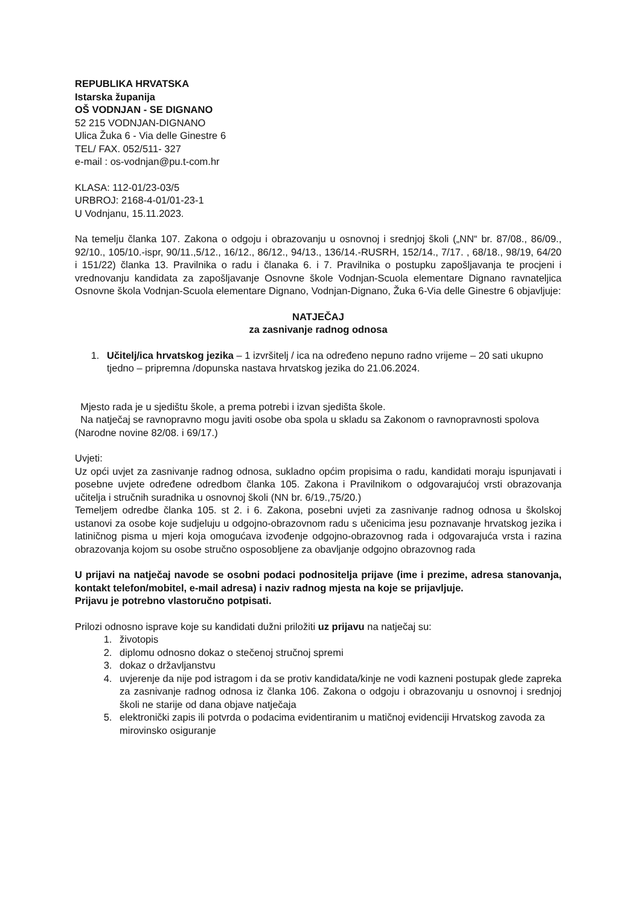REPUBLIKA HRVATSKA
Istarska županija
OŠ VODNJAN - SE DIGNANO
52 215 VODNJAN-DIGNANO
Ulica Žuka 6 - Via delle Ginestre 6
TEL/ FAX. 052/511- 327
e-mail : os-vodnjan@pu.t-com.hr
KLASA: 112-01/23-03/5
URBROJ: 2168-4-01/01-23-1
U Vodnjanu, 15.11.2023.
Na temelju članka 107. Zakona o odgoju i obrazovanju u osnovnoj i srednjoj školi („NN“ br. 87/08., 86/09., 92/10., 105/10.-ispr, 90/11.,5/12., 16/12., 86/12., 94/13., 136/14.-RUSRH, 152/14., 7/17. , 68/18., 98/19, 64/20 i 151/22) članka 13. Pravilnika o radu i članaka 6. i 7. Pravilnika o postupku zapošljavanja te procjeni i vrednovanju kandidata za zapošljavanje Osnovne škole Vodnjan-Scuola elementare Dignano ravnateljica Osnovne škola Vodnjan-Scuola elementare Dignano, Vodnjan-Dignano, Žuka 6-Via delle Ginestre 6 objavljuje:
NATJEČAJ
za zasnivanje radnog odnosa
1. Učitelj/ica hrvatskog jezika – 1 izvršitelj / ica na određeno nepuno radno vrijeme – 20 sati ukupno tjedno – pripremna /dopunska nastava hrvatskog jezika do 21.06.2024.
Mjesto rada je u sjedištu škole, a prema potrebi i izvan sjedišta škole.
Na natječaj se ravnopravno mogu javiti osobe oba spola u skladu sa Zakonom o ravnopravnosti spolova (Narodne novine 82/08. i 69/17.)
Uvjeti:
Uz opći uvjet za zasnivanje radnog odnosa, sukladno općim propisima o radu, kandidati moraju ispunjavati i posebne uvjete određene odredbom članka 105. Zakona i Pravilnikom o odgovarajućoj vrsti obrazovanja učitelja i stručnih suradnika u osnovnoj školi (NN br. 6/19.,75/20.)
Temeljem odredbe članka 105. st 2. i 6. Zakona, posebni uvjeti za zasnivanje radnog odnosa u školskoj ustanovi za osobe koje sudjeluju u odgojno-obrazovnom radu s učenicima jesu poznavanje hrvatskog jezika i latiničnog pisma u mjeri koja omogućava izvođenje odgojno-obrazovnog rada i odgovarajuća vrsta i razina obrazovanja kojom su osobe stručno osposobljene za obavljanje odgojno obrazovnog rada
U prijavi na natječaj navode se osobni podaci podnositelja prijave (ime i prezime, adresa stanovanja, kontakt telefon/mobitel, e-mail adresa) i naziv radnog mjesta na koje se prijavljuje.
Prijavu je potrebno vlastoručno potpisati.
Prilozi odnosno isprave koje su kandidati dužni priložiti uz prijavu na natječaj su:
1. životopis
2. diplomu odnosno dokaz o stečenoj stručnoj spremi
3. dokaz o državljanstvu
4. uvjerenje da nije pod istragom i da se protiv kandidata/kinje ne vodi kazneni postupak glede zapreka za zasnivanje radnog odnosa iz članka 106. Zakona o odgoju i obrazovanju u osnovnoj i srednjoj školi ne starije od dana objave natječaja
5. elektronički zapis ili potvrda o podacima evidentiranim u matičnoj evidenciji Hrvatskog zavoda za mirovinsko osiguranje